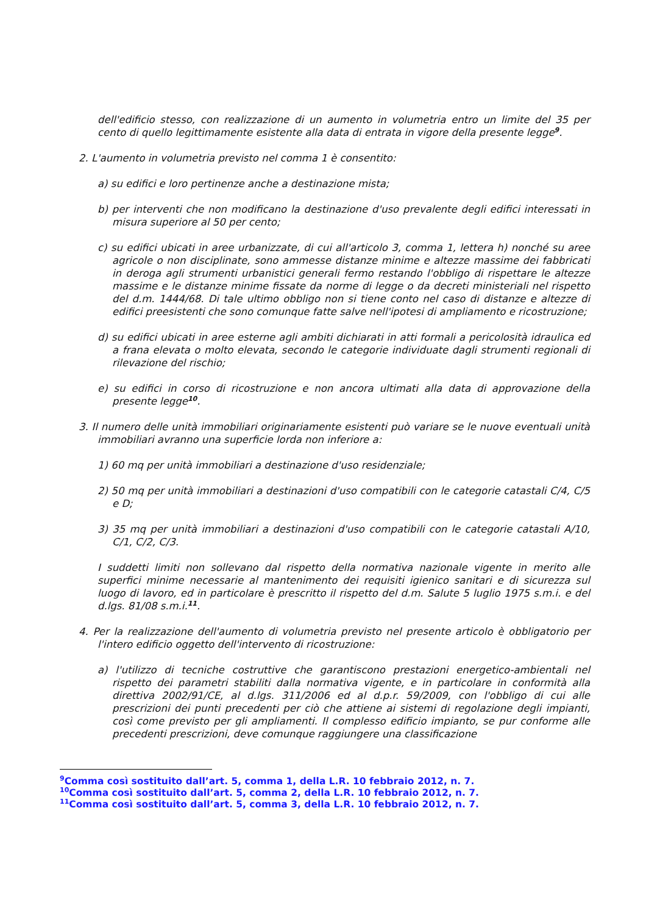dell'edificio stesso, con realizzazione di un aumento in volumetria entro un limite del 35 per cento di quello legittimamente esistente alla data di entrata in vigore della presente legge<sup>9</sup>.
2. L'aumento in volumetria previsto nel comma 1 è consentito:
a) su edifici e loro pertinenze anche a destinazione mista;
b) per interventi che non modificano la destinazione d'uso prevalente degli edifici interessati in misura superiore al 50 per cento;
c) su edifici ubicati in aree urbanizzate, di cui all'articolo 3, comma 1, lettera h) nonché su aree agricole o non disciplinate, sono ammesse distanze minime e altezze massime dei fabbricati in deroga agli strumenti urbanistici generali fermo restando l'obbligo di rispettare le altezze massime e le distanze minime fissate da norme di legge o da decreti ministeriali nel rispetto del d.m. 1444/68. Di tale ultimo obbligo non si tiene conto nel caso di distanze e altezze di edifici preesistenti che sono comunque fatte salve nell'ipotesi di ampliamento e ricostruzione;
d) su edifici ubicati in aree esterne agli ambiti dichiarati in atti formali a pericolosità idraulica ed a frana elevata o molto elevata, secondo le categorie individuate dagli strumenti regionali di rilevazione del rischio;
e) su edifici in corso di ricostruzione e non ancora ultimati alla data di approvazione della presente legge<sup>10</sup>.
3. Il numero delle unità immobiliari originariamente esistenti può variare se le nuove eventuali unità immobiliari avranno una superficie lorda non inferiore a:
1) 60 mq per unità immobiliari a destinazione d'uso residenziale;
2) 50 mq per unità immobiliari a destinazioni d'uso compatibili con le categorie catastali C/4, C/5 e D;
3) 35 mq per unità immobiliari a destinazioni d'uso compatibili con le categorie catastali A/10, C/1, C/2, C/3.
I suddetti limiti non sollevano dal rispetto della normativa nazionale vigente in merito alle superfici minime necessarie al mantenimento dei requisiti igienico sanitari e di sicurezza sul luogo di lavoro, ed in particolare è prescritto il rispetto del d.m. Salute 5 luglio 1975 s.m.i. e del d.lgs. 81/08 s.m.i.<sup>11</sup>.
4. Per la realizzazione dell'aumento di volumetria previsto nel presente articolo è obbligatorio per l'intero edificio oggetto dell'intervento di ricostruzione:
a) l'utilizzo di tecniche costruttive che garantiscono prestazioni energetico-ambientali nel rispetto dei parametri stabiliti dalla normativa vigente, e in particolare in conformità alla direttiva 2002/91/CE, al d.lgs. 311/2006 ed al d.p.r. 59/2009, con l'obbligo di cui alle prescrizioni dei punti precedenti per ciò che attiene ai sistemi di regolazione degli impianti, così come previsto per gli ampliamenti. Il complesso edificio impianto, se pur conforme alle precedenti prescrizioni, deve comunque raggiungere una classificazione
<sup>9</sup> Comma così sostituito dall’art. 5, comma 1, della L.R. 10 febbraio 2012, n. 7.
<sup>10</sup> Comma così sostituito dall’art. 5, comma 2, della L.R. 10 febbraio 2012, n. 7.
<sup>11</sup> Comma così sostituito dall’art. 5, comma 3, della L.R. 10 febbraio 2012, n. 7.